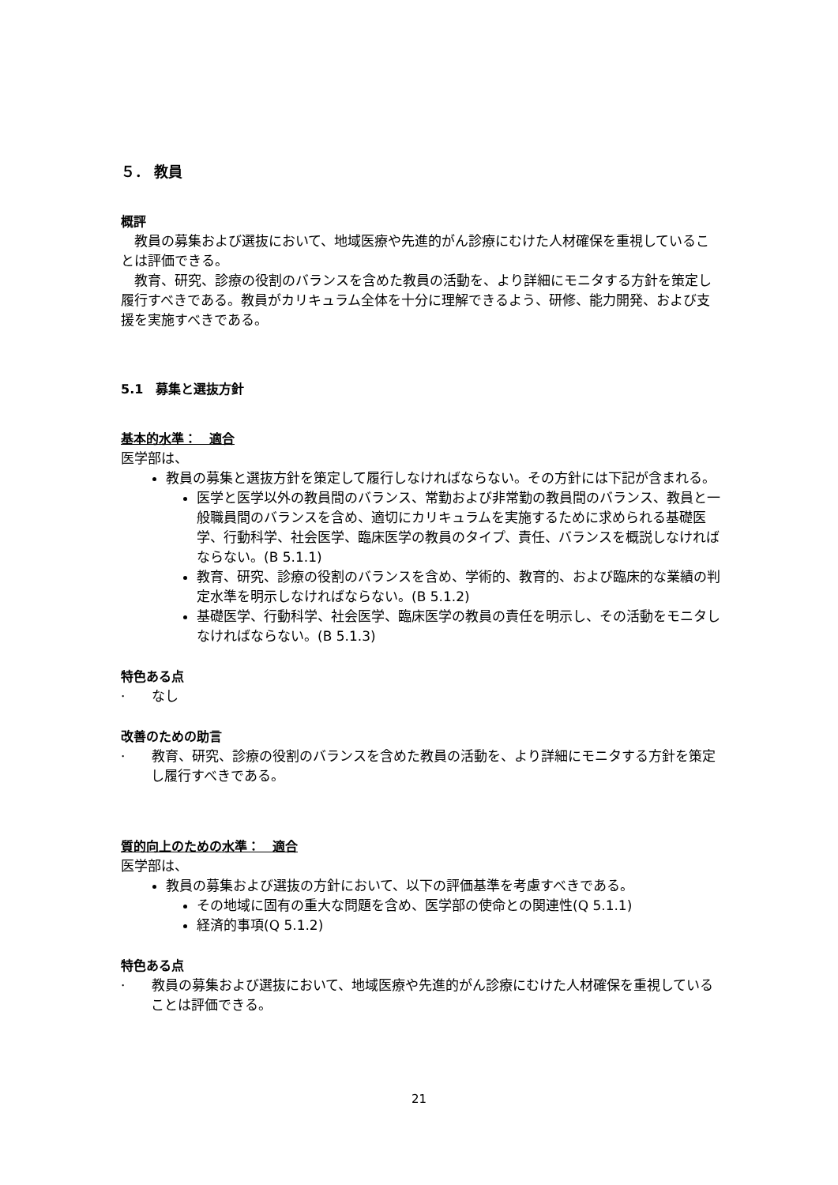５． 教員
概評
　教員の募集および選抜において、地域医療や先進的がん診療にむけた人材確保を重視していることは評価できる。
　教育、研究、診療の役割のバランスを含めた教員の活動を、より詳細にモニタする方針を策定し履行すべきである。教員がカリキュラム全体を十分に理解できるよう、研修、能力開発、および支援を実施すべきである。
5.1　募集と選抜方針
基本的水準：　適合
医学部は、
教員の募集と選抜方針を策定して履行しなければならない。その方針には下記が含まれる。
医学と医学以外の教員間のバランス、常勤および非常勤の教員間のバランス、教員と一般職員間のバランスを含め、適切にカリキュラムを実施するために求められる基礎医学、行動科学、社会医学、臨床医学の教員のタイプ、責任、バランスを概説しなければならない。(B 5.1.1)
教育、研究、診療の役割のバランスを含め、学術的、教育的、および臨床的な業績の判定水準を明示しなければならない。(B 5.1.2)
基礎医学、行動科学、社会医学、臨床医学の教員の責任を明示し、その活動をモニタしなければならない。(B 5.1.3)
特色ある点
·　　なし
改善のための助言
·　　教育、研究、診療の役割のバランスを含めた教員の活動を、より詳細にモニタする方針を策定し履行すべきである。
質的向上のための水準：　適合
医学部は、
教員の募集および選抜の方針において、以下の評価基準を考慮すべきである。
その地域に固有の重大な問題を含め、医学部の使命との関連性(Q 5.1.1)
経済的事項(Q 5.1.2)
特色ある点
·　　教員の募集および選抜において、地域医療や先進的がん診療にむけた人材確保を重視していることは評価できる。
21